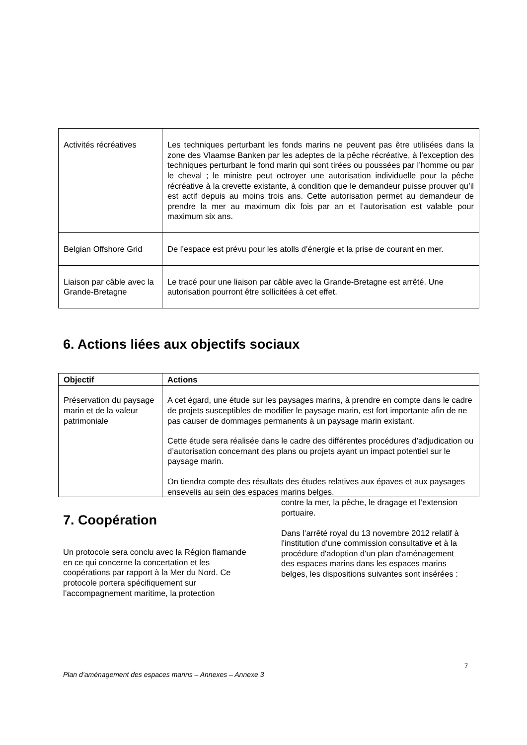| Activités récréatives | Les techniques perturbant les fonds marins ne peuvent pas être utilisées dans la zone des Vlaamse Banken par les adeptes de la pêche récréative, à l’exception des techniques perturbant le fond marin qui sont tirées ou poussées par l’homme ou par le cheval ; le ministre peut octroyer une autorisation individuelle pour la pêche récréative à la crevette existante, à condition que le demandeur puisse prouver qu’il est actif depuis au moins trois ans. Cette autorisation permet au demandeur de prendre la mer au maximum dix fois par an et l’autorisation est valable pour maximum six ans. |
| Belgian Offshore Grid | De l’espace est prévu pour les atolls d’énergie et la prise de courant en mer. |
| Liaison par câble avec la Grande-Bretagne | Le tracé pour une liaison par câble avec la Grande-Bretagne est arrêté. Une autorisation pourront être sollicitées à cet effet. |
6. Actions liées aux objectifs sociaux
| Objectif | Actions |
| --- | --- |
| Préservation du paysage marin et de la valeur patrimoniale | A cet égard, une étude sur les paysages marins, à prendre en compte dans le cadre de projets susceptibles de modifier le paysage marin, est fort importante afin de ne pas causer de dommages permanents à un paysage marin existant. Cette étude sera réalisée dans le cadre des différentes procédures d’adjudication ou d’autorisation concernant des plans ou projets ayant un impact potentiel sur le paysage marin. On tiendra compte des résultats des études relatives aux épaves et aux paysages ensevelis au sein des espaces marins belges. |
7. Coopération
Un protocole sera conclu avec la Région flamande en ce qui concerne la concertation et les coopérations par rapport à la Mer du Nord. Ce protocole portera spécifiquement sur l’accompagnement maritime, la protection
contre la mer, la pêche, le dragage et l’extension portuaire.
Dans l’arrêté royal du 13 novembre 2012 relatif à l'institution d'une commission consultative et à la procédure d'adoption d'un plan d'aménagement des espaces marins dans les espaces marins belges, les dispositions suivantes sont insérées :
7
Plan d’aménagement des espaces marins – Annexes – Annexe 3